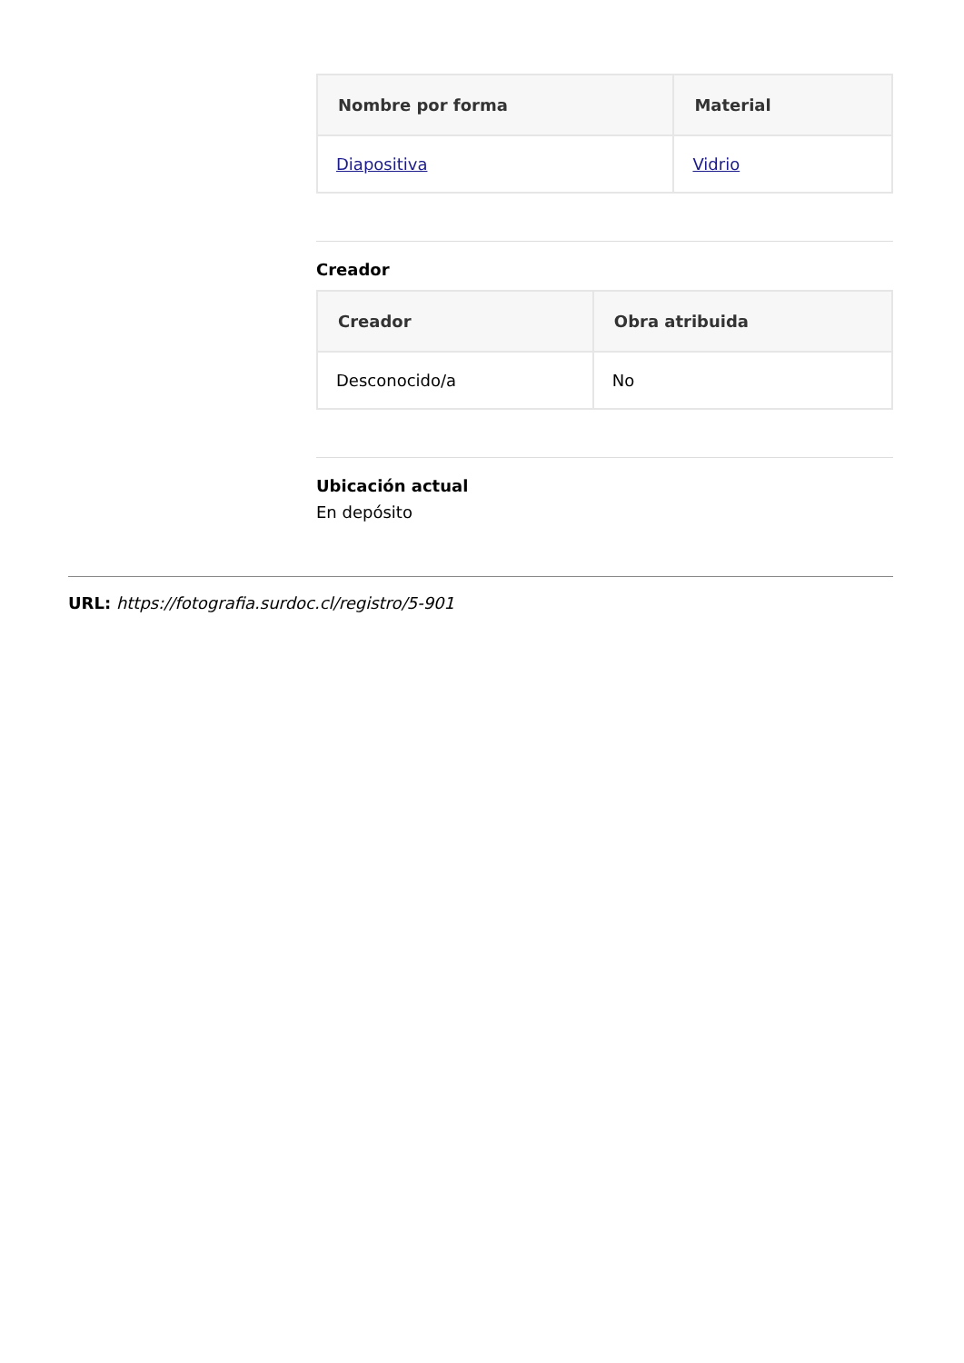| Nombre por forma | Material |
| --- | --- |
| Diapositiva | Vidrio |
Creador
| Creador | Obra atribuida |
| --- | --- |
| Desconocido/a | No |
Ubicación actual
En depósito
URL: https://fotografia.surdoc.cl/registro/5-901